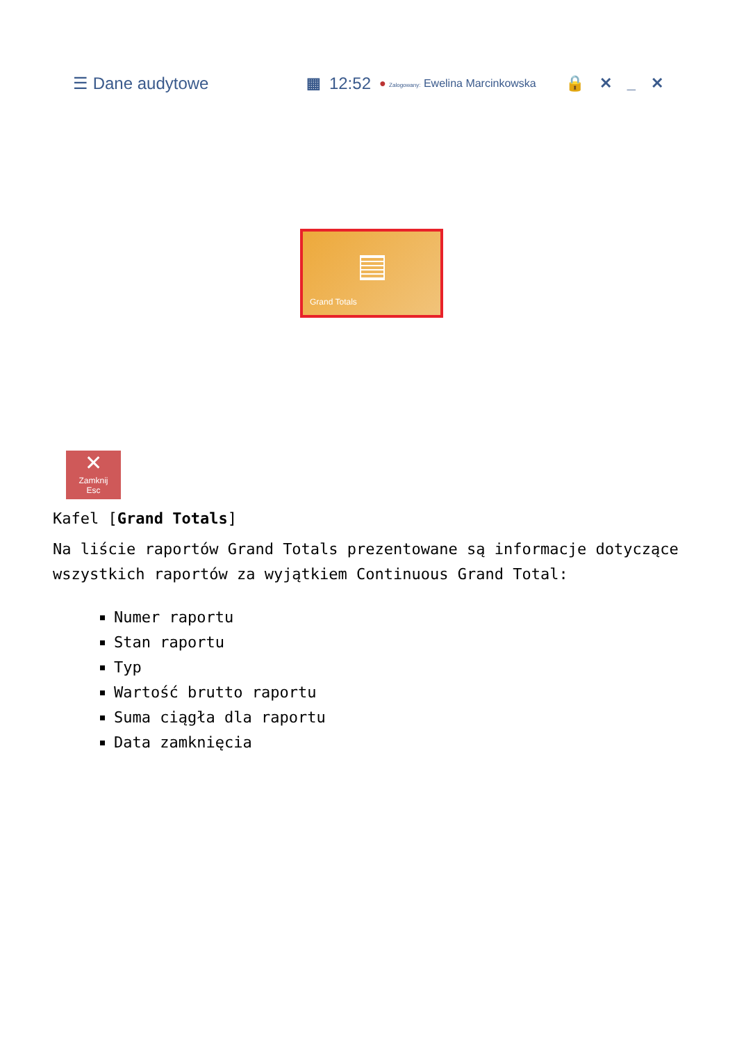☰ Dane audytowe ▦ 12:52 ● Zalogowany: Ewelina Marcinkowska 🔒 ✕ _ ✕
Grand Totals
✕
Zamknij
Esc
Kafel [Grand Totals]
Na liście raportów Grand Totals prezentowane są informacje dotyczące wszystkich raportów za wyjątkiem Continuous Grand Total:
Numer raportu
Stan raportu
Typ
Wartość brutto raportu
Suma ciągła dla raportu
Data zamknięcia